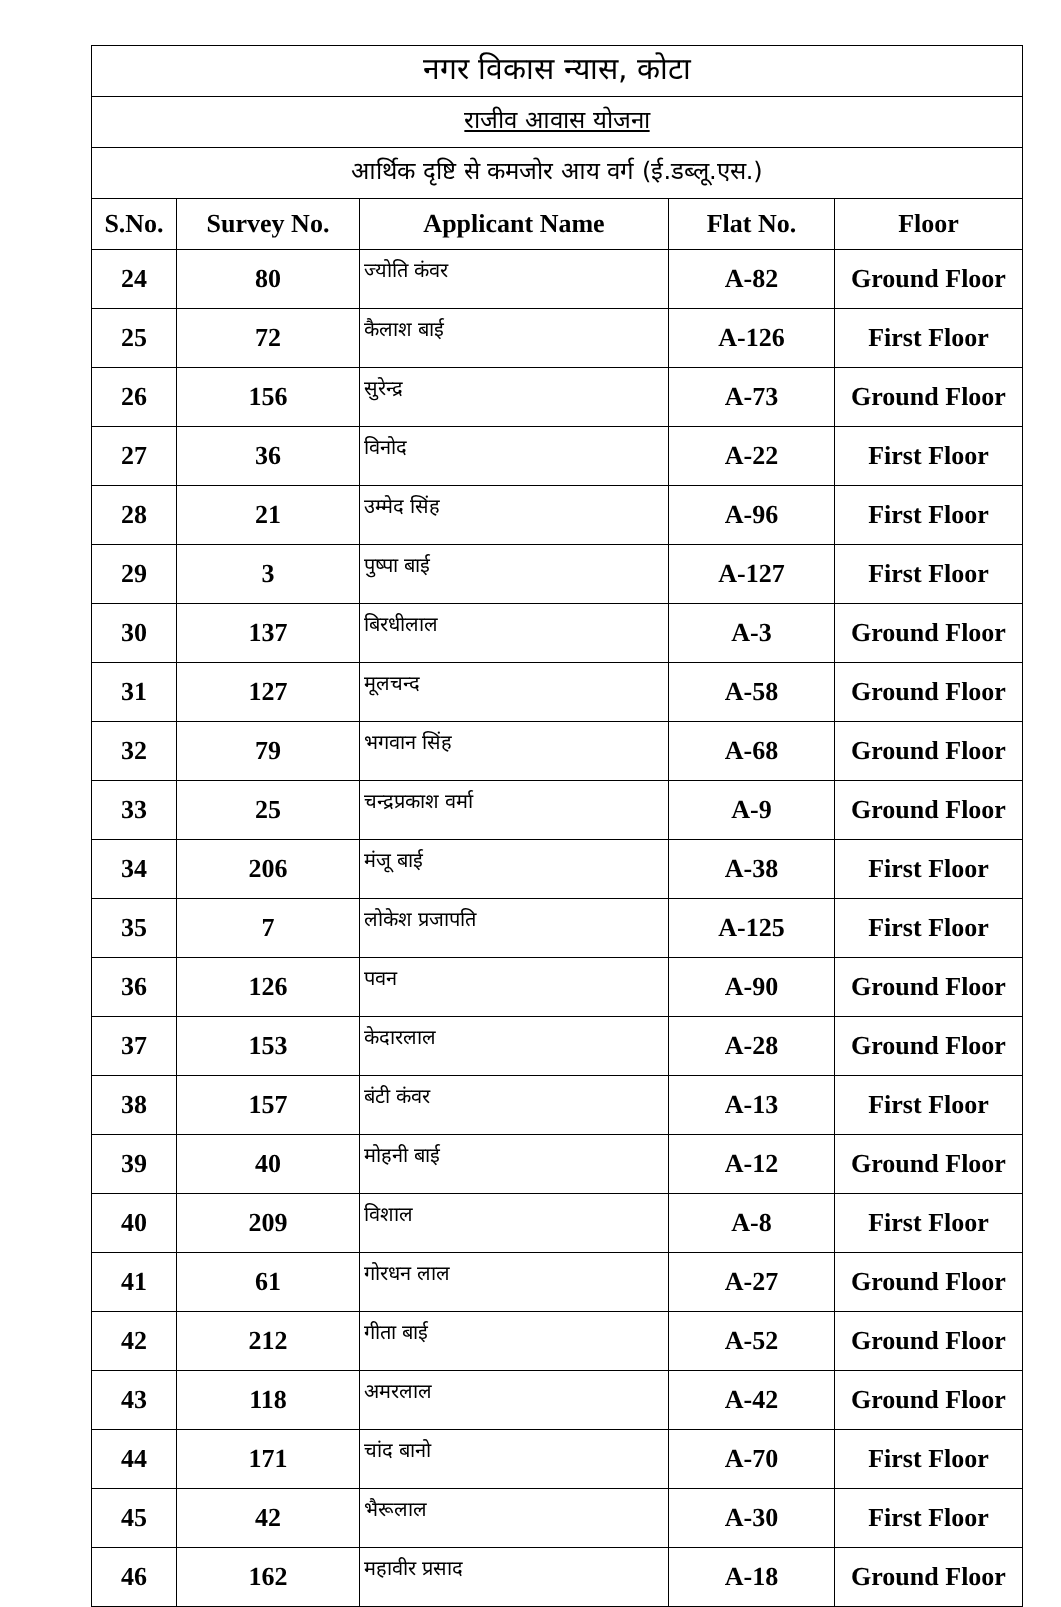| नगर विकास न्यास, कोटा | | | | |
| राजीव आवास योजना | | | | |
| आर्थिक दृष्टि से कमजोर आय वर्ग (ई.डब्लू.एस.) | | | | |
| S.No. | Survey No. | Applicant Name | Flat No. | Floor |
| 24 | 80 | ज्योति कंवर | A-82 | Ground Floor |
| 25 | 72 | कैलाश बाई | A-126 | First Floor |
| 26 | 156 | सुरेन्द्र | A-73 | Ground Floor |
| 27 | 36 | विनोद | A-22 | First Floor |
| 28 | 21 | उम्मेद सिंह | A-96 | First Floor |
| 29 | 3 | पुष्पा बाई | A-127 | First Floor |
| 30 | 137 | बिरधीलाल | A-3 | Ground Floor |
| 31 | 127 | मूलचन्द | A-58 | Ground Floor |
| 32 | 79 | भगवान सिंह | A-68 | Ground Floor |
| 33 | 25 | चन्द्रप्रकाश वर्मा | A-9 | Ground Floor |
| 34 | 206 | मंजू बाई | A-38 | First Floor |
| 35 | 7 | लोकेश प्रजापति | A-125 | First Floor |
| 36 | 126 | पवन | A-90 | Ground Floor |
| 37 | 153 | केदारलाल | A-28 | Ground Floor |
| 38 | 157 | बंटी कंवर | A-13 | First Floor |
| 39 | 40 | मोहनी बाई | A-12 | Ground Floor |
| 40 | 209 | विशाल | A-8 | First Floor |
| 41 | 61 | गोरधन लाल | A-27 | Ground Floor |
| 42 | 212 | गीता बाई | A-52 | Ground Floor |
| 43 | 118 | अमरलाल | A-42 | Ground Floor |
| 44 | 171 | चांद बानो | A-70 | First Floor |
| 45 | 42 | भैरूलाल | A-30 | First Floor |
| 46 | 162 | महावीर प्रसाद | A-18 | Ground Floor |